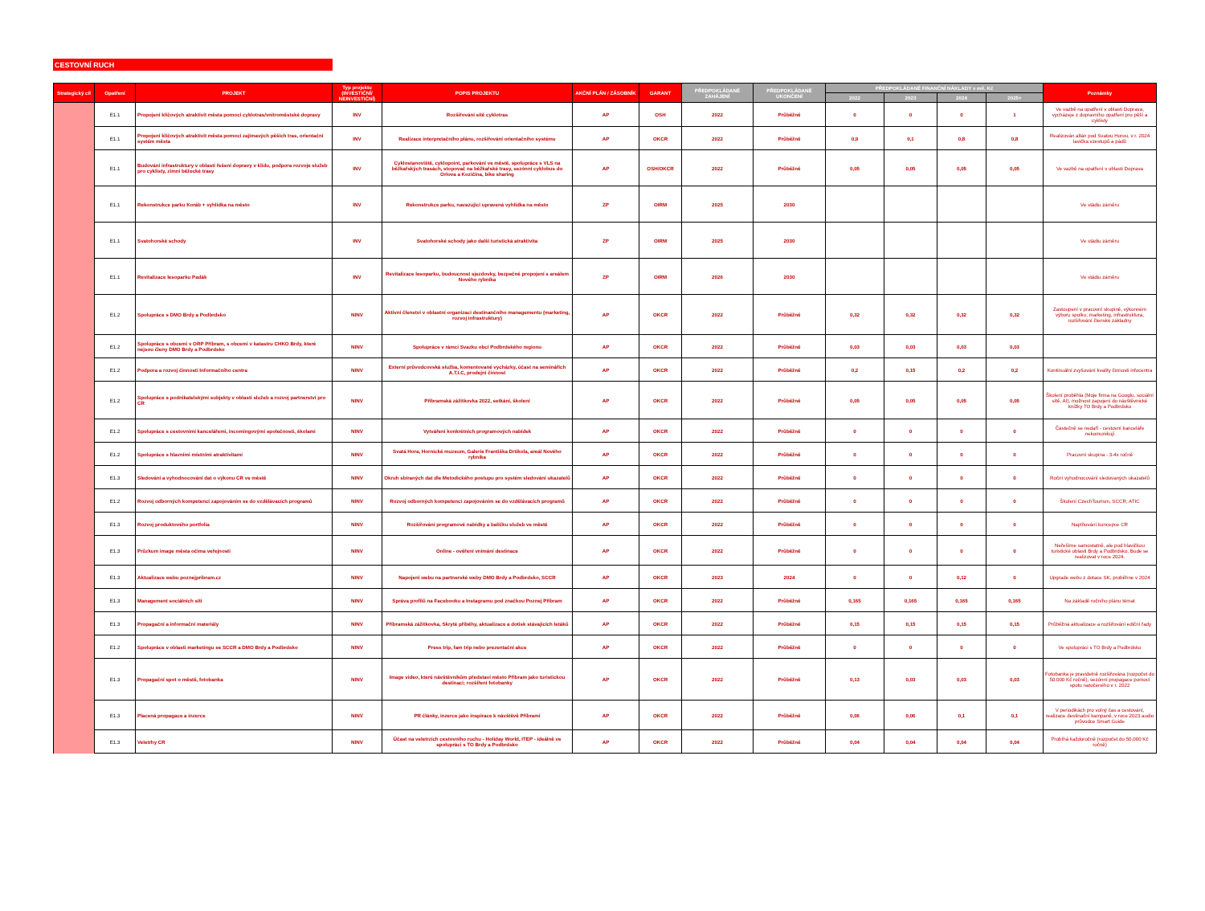CESTOVNÍ RUCH
| Strategický cíl | Opatření | PROJEKT | Typ projektu (INVESTIČNÍ/ NEINVESTIČNÍ) | POPIS PROJEKTU | AKČNÍ PLÁN / ZÁSOBNÍK | GARANT | PŘEDPOKLÁDANÉ ZAHÁJENÍ | PŘEDPOKLÁDANÉ UKONČENÍ | PŘEDPOKLÁDANÉ FINANČNÍ NÁKLADY v mil. Kč | | | | Poznámky |
| --- | --- | --- | --- | --- | --- | --- | --- | --- | --- | --- | --- | --- | --- |
| | | | | | | | | | 2022 | 2023 | 2024 | 2025+ | |
| | E1.1 | Propojení klíčových atraktivit města pomocí cyklotras/vnitroměstské dopravy | INV | Rozšiřování sítě cyklotras | AP | OSH | 2022 | Průběžně | 0 | 0 | 0 | 1 | Ve vazbě na opatření v oblasti Doprava, vycházeje z dopravního opatření pro pěší a cyklisty |
| | E1.1 | Propojení klíčových atraktivit města pomocí zajímavých pěších tras, orientační systém města | INV | Realizace interpretačního plánu, rozšiřování orientačního systému | AP | OKCR | 2022 | Průběžně | 0,9 | 0,1 | 0,8 | 0,8 | Realizován altán pod Svatou Horou, v r. 2024 lavička vzestupů a pádů |
| | E1.1 | Budování infrastruktury v oblasti řešení dopravy v klidu, podpora rozvoje služeb pro cyklisty, zimní běžecké trasy | INV | Cyklostanoviště, cyklopoint, parkování ve městě, spolupráce s VLS na běžkařských trasách, stopovač na běžkařské trasy, sezónní cyklobus do Orlova a Kozičína, bike sharing | AP | OSH/OKCR | 2022 | Průběžně | 0,05 | 0,05 | 0,05 | 0,05 | Ve vazbě na opatření v oblasti Doprava |
| | E1.1 | Rekonstrukce parku Koráb + vyhlídka na město | INV | Rekonstrukce parku, navazující upravená vyhlídka na město | ZP | OIRM | 2025 | 2030 | | | | | Ve stádiu záměru |
| | E1.1 | Svatohorské schody | INV | Svatohorské schody jako další turistická atraktivita | ZP | OIRM | 2025 | 2030 | | | | | Ve stádiu záměru |
| | E1.1 | Revitalizace lesoparku Padák | INV | Revitalizace lesoparku, budoucnost sjezdovky, bezpečné propojení s areálem Nového rybníka | ZP | OIRM | 2026 | 2030 | | | | | Ve stádiu záměru |
| | E1.2 | Spolupráce s DMO Brdy a Podbrdsko | NINV | Aktivní členství v oblastní organizaci destinančního managementu (marketing, rozvoj infrastruktury) | AP | OKCR | 2022 | Průběžně | 0,32 | 0,32 | 0,32 | 0,32 | Zastoupení v pracovní skupině, výkonném výboru spolku; marketing, infrastruktura, rozšiřování členské základny |
| | E1.2 | Spolupráce s obcemi v ORP Příbram, s obcemi v katastru CHKO Brdy, které nejsou členy DMO Brdy a Podbrdsko | NINV | Spolupráce v rámci Svazku obcí Podbrdského regionu | AP | OKCR | 2022 | Průběžně | 0,03 | 0,03 | 0,03 | 0,03 | |
| | E1.2 | Podpora a rozvoj činnosti Informačního centra | NINV | Externí průvodcovská služba, komentované vycházky, účast na seminářích A.T.I.C, prodejní činnost | AP | OKCR | 2022 | Průběžně | 0,2 | 0,15 | 0,2 | 0,2 | Kontinuální zvyšování kvality činnosti infocentra |
| | E1.2 | Spolupráce s podnikatelskými subjekty v oblasti služeb a rozvoj partnerství pro CR | NINV | Příbramská zážitkovka 2022, setkání, školení | AP | OKCR | 2022 | Průběžně | 0,05 | 0,05 | 0,05 | 0,05 | Školení proběhla (Moje firma na Googlu, sociální sítě, AI), možnost zapojení do návštěvnické knížky TO Brdy a Podbrdsko |
| | E1.2 | Spolupráce s cestovními kancelářemi, incomingovými společnosti, školami | NINV | Vytváření konkrétních programových nabídek | AP | OKCR | 2022 | Průběžně | 0 | 0 | 0 | 0 | Částečně se nedaří - cestovní kanceláře nekomunikují |
| | E1.2 | Spolupráce s hlavními místními atraktivitami | NINV | Svatá Hora, Hornické muzeum, Galerie Františka Drtikola, areál Nového rybníka | AP | OKCR | 2022 | Průběžně | 0 | 0 | 0 | 0 | Pracovní skupina - 3-4x ročně |
| | E1.3 | Sledování a vyhodnocování dat o výkonu CR ve městě | NINV | Okruh sbíraných dat dle Metodického postupu pro systém sledování ukazatelů | AP | OKCR | 2022 | Průběžně | 0 | 0 | 0 | 0 | Roční vyhodnocování sledovaných ukazatelů |
| | E1.2 | Rozvoj odborných kompetencí zapojováním se do vzdělávacích programů | NINV | Rozvoj odborných kompetencí zapojováním se do vzdělávacích programů | AP | OKCR | 2022 | Průběžně | 0 | 0 | 0 | 0 | Školení CzechTourism, SCCR, ATIC |
| | E1.3 | Rozvoj produktového portfolia | NINV | Rozšiřování programové nabídky a balíčku služeb ve městě | AP | OKCR | 2022 | Průběžně | 0 | 0 | 0 | 0 | Naplňování koncepce CR |
| | E1.3 | Průzkum image města očima veřejnosti | NINV | Online - ověření vnímání destinace | AP | OKCR | 2022 | Průběžně | 0 | 0 | 0 | 0 | Neřešíme samostatně, ale pod hlavičkou turistické oblasti Brdy a Podbrdsko. Bude se realizovat v roce 2024. |
| | E1.3 | Aktualizace webu poznejpribram.cz | NINV | Napojení webu na partnerské weby DMO Brdy a Podbrdsko, SCCR | AP | OKCR | 2023 | 2024 | 0 | 0 | 0,12 | 0 | Upgrade webu z dotace SK, proběhne v 2024 |
| | E1.3 | Management sociálních sítí | NINV | Správa profilů na Facebooku a Instagramu pod značkou Poznej Příbram | AP | OKCR | 2022 | Průběžně | 0,165 | 0,165 | 0,165 | 0,165 | Na základě ročního plánu témat |
| | E1.3 | Propagační a informační materiály | NINV | Příbramská zážitkovka, Skryté příběhy, aktualizace a dotisk stávajících letáků | AP | OKCR | 2022 | Průběžně | 0,15 | 0,15 | 0,15 | 0,15 | Průběžná aktualizace a rozšiřování ediční řady |
| | E1.2 | Spolupráce v oblasti marketingu se SCCR a DMO Brdy a Podbrdsko | NINV | Press trip, fam trip nebo prezentační akce | AP | OKCR | 2022 | Průběžně | 0 | 0 | 0 | 0 | Ve spolupráci s TO Brdy a Podbrdsko |
| | E1.3 | Propagační spot o městě, fotobanka | NINV | Image video, které návštěvníkům představí město Příbram jako turistickou destinaci; rozšíření fotobanky | AP | OKCR | 2022 | Průběžně | 0,13 | 0,03 | 0,03 | 0,03 | Fotobanka je pravidelně rozšiřována (rozpočet do 50.000 Kč ročně), sezónní propagace pomocí spotu natočeného v r. 2022 |
| | E1.3 | Placená propagace a inzerce | NINV | PR články, inzerce jako inspirace k návštěvě Příbrami | AP | OKCR | 2022 | Průběžně | 0,06 | 0,06 | 0,1 | 0,1 | V periodikách pro volný čas a cestování, realizace destinační kampaně, v roce 2023 audio průvodce Smart Guide |
| | E1.3 | Veletrhy CR | NINV | Účast na veletrzích cestovního ruchu - Holiday World, ITEP - ideálně ve spolupráci s TO Brdy a Podbrdsko | AP | OKCR | 2022 | Průběžně | 0,04 | 0,04 | 0,04 | 0,04 | Probíhá každoročně (rozpočet do 50.000 Kč ročně) |